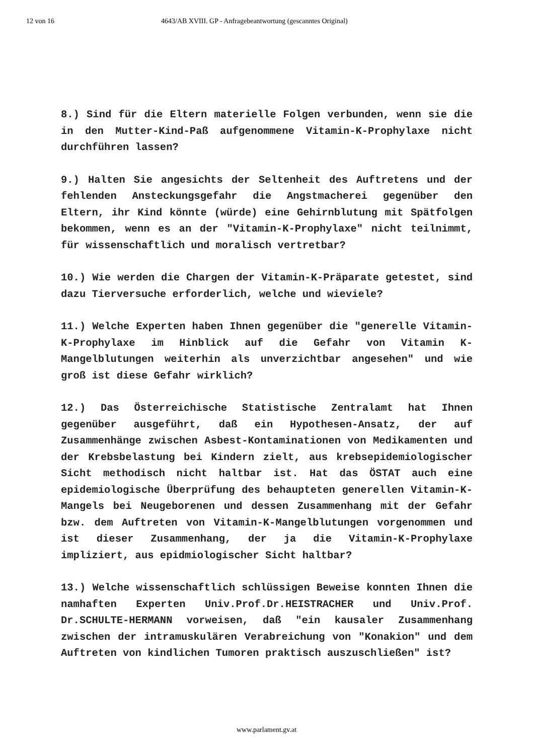12 von 16 4643/AB XVIII. GP - Anfragebeantwortung (gescanntes Original)
8.) Sind für die Eltern materielle Folgen verbunden, wenn sie die in den Mutter-Kind-Paß aufgenommene Vitamin-K-Prophylaxe nicht durchführen lassen?
9.) Halten Sie angesichts der Seltenheit des Auftretens und der fehlenden Ansteckungsgefahr die Angstmacherei gegenüber den Eltern, ihr Kind könnte (würde) eine Gehirnblutung mit Spätfolgen bekommen, wenn es an der "Vitamin-K-Prophylaxe" nicht teilnimmt, für wissenschaftlich und moralisch vertretbar?
10.) Wie werden die Chargen der Vitamin-K-Präparate getestet, sind dazu Tierversuche erforderlich, welche und wieviele?
11.) Welche Experten haben Ihnen gegenüber die "generelle Vitamin-K-Prophylaxe im Hinblick auf die Gefahr von Vitamin K-Mangelblutungen weiterhin als unverzichtbar angesehen" und wie groß ist diese Gefahr wirklich?
12.) Das Österreichische Statistische Zentralamt hat Ihnen gegenüber ausgeführt, daß ein Hypothesen-Ansatz, der auf Zusammenhänge zwischen Asbest-Kontaminationen von Medikamenten und der Krebsbelastung bei Kindern zielt, aus krebsepidemiologischer Sicht methodisch nicht haltbar ist. Hat das ÖSTAT auch eine epidemiologische Überprüfung des behaupteten generellen Vitamin-K-Mangels bei Neugeborenen und dessen Zusammenhang mit der Gefahr bzw. dem Auftreten von Vitamin-K-Mangelblutungen vorgenommen und ist dieser Zusammenhang, der ja die Vitamin-K-Prophylaxe impliziert, aus epidmiologischer Sicht haltbar?
13.) Welche wissenschaftlich schlüssigen Beweise konnten Ihnen die namhaften Experten Univ.Prof.Dr.HEISTRACHER und Univ.Prof. Dr.SCHULTE-HERMANN vorweisen, daß "ein kausaler Zusammenhang zwischen der intramuskulären Verabreichung von "Konakion" und dem Auftreten von kindlichen Tumoren praktisch auszuschließen" ist?
www.parlament.gv.at